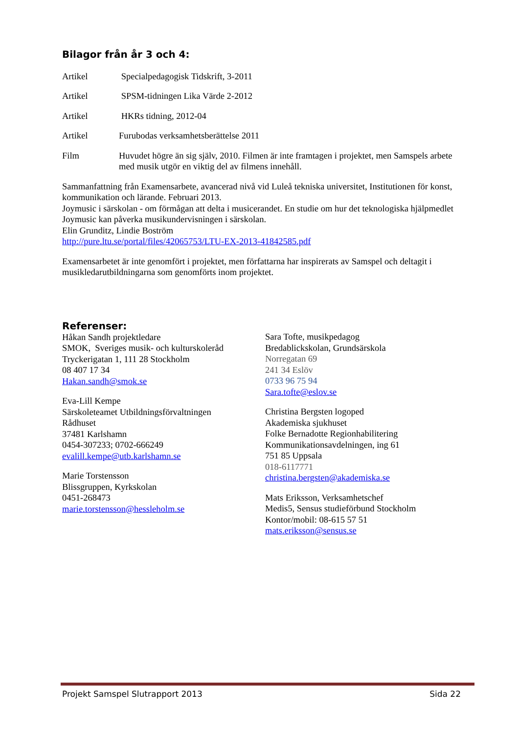Bilagor från år 3 och 4:
Artikel Specialpedagogisk Tidskrift, 3-2011
Artikel SPSM-tidningen Lika Värde 2-2012
Artikel HKRs tidning, 2012-04
Artikel Furubodas verksamhetsberättelse 2011
Film Huvudet högre än sig själv, 2010. Filmen är inte framtagen i projektet, men Samspels arbete med musik utgör en viktig del av filmens innehåll.
Sammanfattning från Examensarbete, avancerad nivå vid Luleå tekniska universitet, Institutionen för konst, kommunikation och lärande. Februari 2013.
Joymusic i särskolan - om förmågan att delta i musicerandet. En studie om hur det teknologiska hjälpmedlet Joymusic kan påverka musikundervisningen i särskolan.
Elin Grunditz, Lindie Boström
http://pure.ltu.se/portal/files/42065753/LTU-EX-2013-41842585.pdf
Examensarbetet är inte genomfört i projektet, men författarna har inspirerats av Samspel och deltagit i musikledarutbildningarna som genomförts inom projektet.
Referenser:
Håkan Sandh projektledare
SMOK, Sveriges musik- och kulturskoleråd
Tryckerigatan 1, 111 28 Stockholm
08 407 17 34
Hakan.sandh@smok.se
Eva-Lill Kempe
Särskoleteamet Utbildningsförvaltningen
Rådhuset
37481 Karlshamn
0454-307233; 0702-666249
evalill.kempe@utb.karlshamn.se
Marie Torstensson
Blissgruppen, Kyrkskolan
0451-268473
marie.torstensson@hessleholm.se
Sara Tofte, musikpedagog
Bredablickskolan, Grundsärskola
Norregatan 69
241 34 Eslöv
0733 96 75 94
Sara.tofte@eslov.se
Christina Bergsten logoped
Akademiska sjukhuset
Folke Bernadotte Regionhabilitering
Kommunikationsavdelningen, ing 61
751 85 Uppsala
018-6117771
christina.bergsten@akademiska.se
Mats Eriksson, Verksamhetschef
Medis5, Sensus studieförbund Stockholm
Kontor/mobil: 08-615 57 51
mats.eriksson@sensus.se
Projekt Samspel Slutrapport 2013 Sida 22